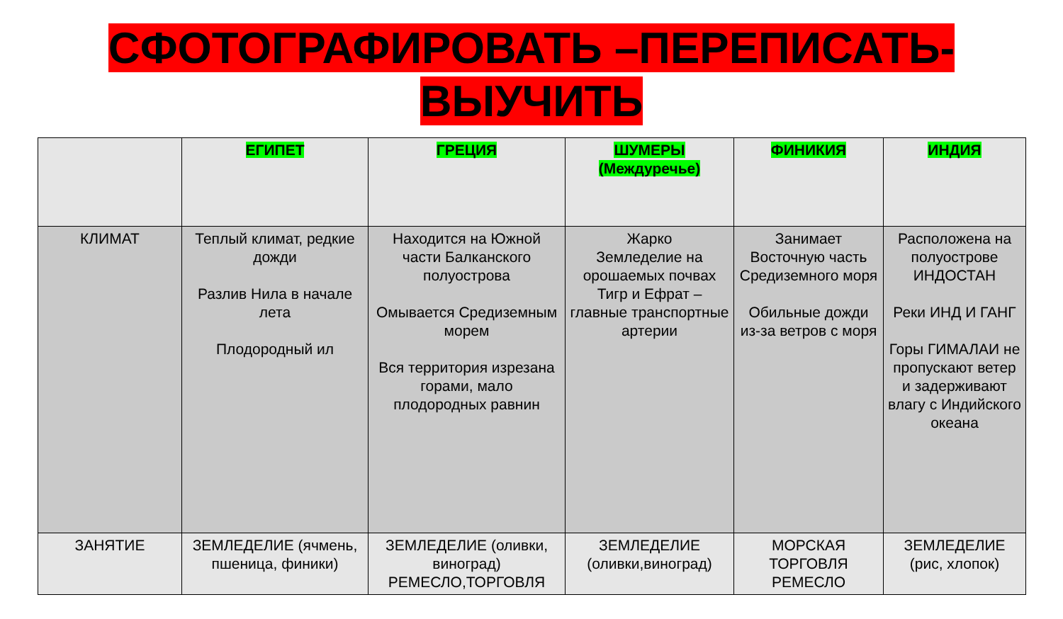СФОТОГРАФИРОВАТЬ –ПЕРЕПИСАТЬ-
ВЫУЧИТЬ
| | ЕГИПЕТ | ГРЕЦИЯ | ШУМЕРЫ (Междуречье) | ФИНИКИЯ | ИНДИЯ |
| --- | --- | --- | --- | --- | --- |
| КЛИМАТ | Теплый климат, редкие дожди Разлив Нила в начале лета Плодородный ил | Находится на Южной части Балканского полуострова Омывается Средиземным морем Вся территория изрезана горами, мало плодородных равнин | Жарко Земледелие на орошаемых почвах Тигр и Ефрат – главные транспортные артерии | Занимает Восточную часть Средиземного моря Обильные дожди из-за ветров с моря | Расположена на полуострове ИНДОСТАН Реки ИНД И ГАНГ Горы ГИМАЛАИ не пропускают ветер и задерживают влагу с Индийского океана |
| ЗАНЯТИЕ | ЗЕМЛЕДЕЛИЕ (ячмень, пшеница, финики) | ЗЕМЛЕДЕЛИЕ (оливки, виноград) РЕМЕСЛО,ТОРГОВЛЯ | ЗЕМЛЕДЕЛИЕ (оливки,виноград) | МОРСКАЯ ТОРГОВЛЯ РЕМЕСЛО | ЗЕМЛЕДЕЛИЕ (рис, хлопок) |